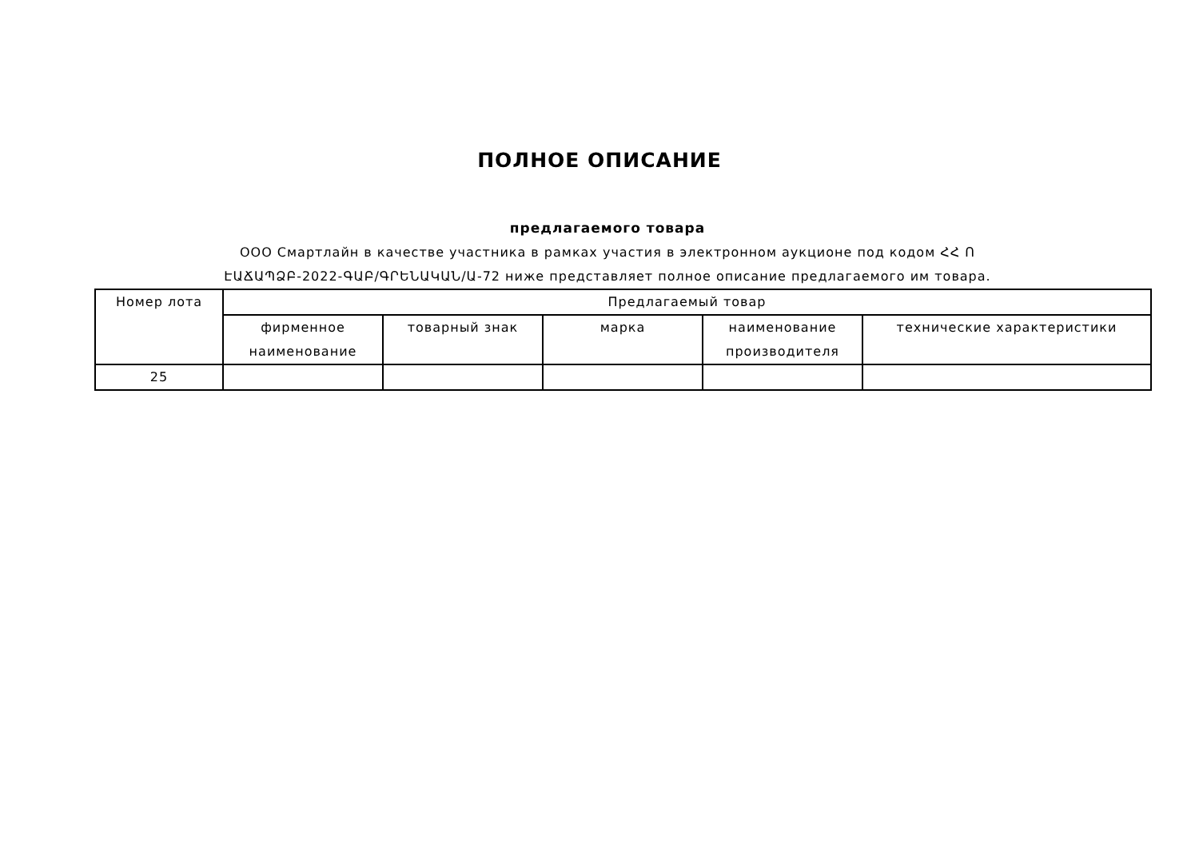ПОЛНОЕ ОПИСАНИЕ
предлагаемого товара
ООО Смартлайн в качестве участника в рамках участия в электронном аукционе под кодом ՀՀ Ո
ԷԱՃԱՊՁԲ-2022-ԳԱԲ/ԳՐԵՆԱԿԱՆ/Ա-72 ниже представляет полное описание предлагаемого им товара.
| Номер лота | Предлагаемый товар | | | | |
| --- | --- | --- | --- | --- | --- |
| | фирменное наименование | товарный знак | марка | наименование производителя | технические характеристики |
| 25 | | | | | |